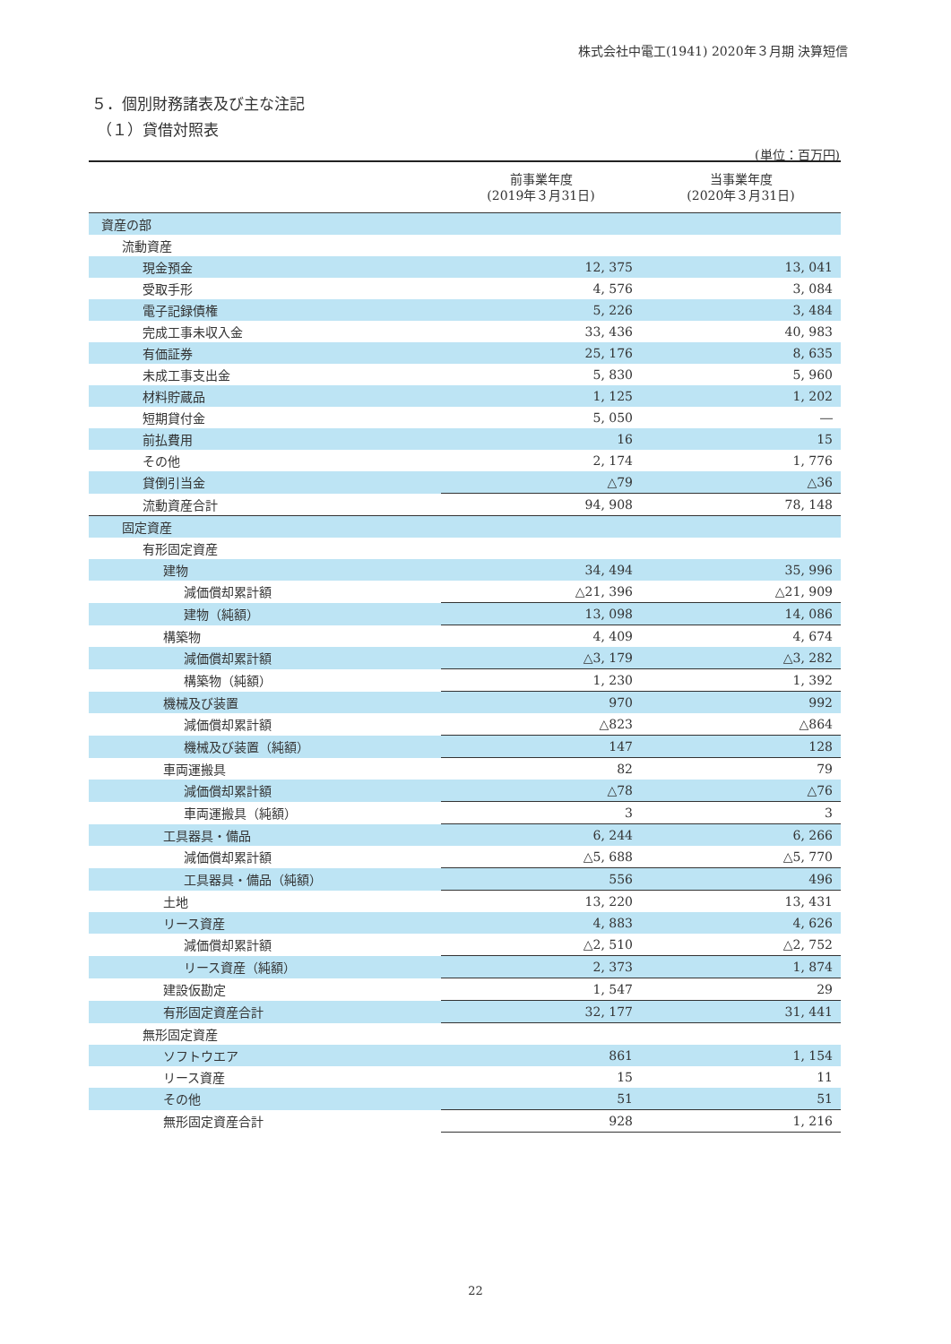株式会社中電工(1941) 2020年３月期 決算短信
５．個別財務諸表及び主な注記
（１）貸借対照表
(単位：百万円)
| | 前事業年度 (2019年３月31日) | 当事業年度 (2020年３月31日) |
| --- | --- | --- |
| 資産の部 | | |
| 流動資産 | | |
| 現金預金 | 12, 375 | 13, 041 |
| 受取手形 | 4, 576 | 3, 084 |
| 電子記録債権 | 5, 226 | 3, 484 |
| 完成工事未収入金 | 33, 436 | 40, 983 |
| 有価証券 | 25, 176 | 8, 635 |
| 未成工事支出金 | 5, 830 | 5, 960 |
| 材料貯蔵品 | 1, 125 | 1, 202 |
| 短期貸付金 | 5, 050 | ― |
| 前払費用 | 16 | 15 |
| その他 | 2, 174 | 1, 776 |
| 貸倒引当金 | △79 | △36 |
| 流動資産合計 | 94, 908 | 78, 148 |
| 固定資産 | | |
| 有形固定資産 | | |
| 建物 | 34, 494 | 35, 996 |
| 減価償却累計額 | △21, 396 | △21, 909 |
| 建物（純額） | 13, 098 | 14, 086 |
| 構築物 | 4, 409 | 4, 674 |
| 減価償却累計額 | △3, 179 | △3, 282 |
| 構築物（純額） | 1, 230 | 1, 392 |
| 機械及び装置 | 970 | 992 |
| 減価償却累計額 | △823 | △864 |
| 機械及び装置（純額） | 147 | 128 |
| 車両運搬具 | 82 | 79 |
| 減価償却累計額 | △78 | △76 |
| 車両運搬具（純額） | 3 | 3 |
| 工具器具・備品 | 6, 244 | 6, 266 |
| 減価償却累計額 | △5, 688 | △5, 770 |
| 工具器具・備品（純額） | 556 | 496 |
| 土地 | 13, 220 | 13, 431 |
| リース資産 | 4, 883 | 4, 626 |
| 減価償却累計額 | △2, 510 | △2, 752 |
| リース資産（純額） | 2, 373 | 1, 874 |
| 建設仮勘定 | 1, 547 | 29 |
| 有形固定資産合計 | 32, 177 | 31, 441 |
| 無形固定資産 | | |
| ソフトウエア | 861 | 1, 154 |
| リース資産 | 15 | 11 |
| その他 | 51 | 51 |
| 無形固定資産合計 | 928 | 1, 216 |
22